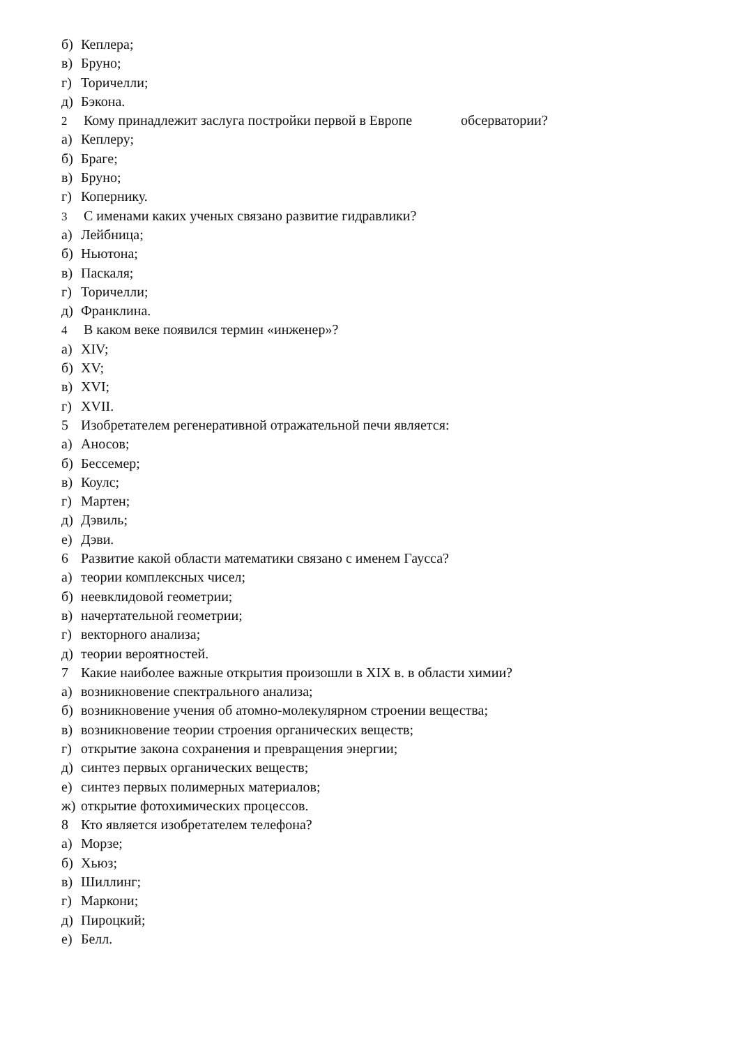б) Кеплера;
в) Бруно;
г) Торичелли;
д) Бэкона.
2 Кому принадлежит заслуга постройки первой в Европе обсерватории?
а) Кеплеру;
б) Браге;
в) Бруно;
г) Копернику.
3 С именами каких ученых связано развитие гидравлики?
а) Лейбница;
б) Ньютона;
в) Паскаля;
г) Торичелли;
д) Франклина.
4 В каком веке появился термин «инженер»?
а) XIV;
б) XV;
в) XVI;
г) XVII.
5 Изобретателем регенеративной отражательной печи является:
а) Аносов;
б) Бессемер;
в) Коулс;
г) Мартен;
д) Дэвиль;
е) Дэви.
6 Развитие какой области математики связано с именем Гаусса?
а) теории комплексных чисел;
б) неевклидовой геометрии;
в) начертательной геометрии;
г) векторного анализа;
д) теории вероятностей.
7 Какие наиболее важные открытия произошли в XIX в. в области химии?
а) возникновение спектрального анализа;
б) возникновение учения об атомно-молекулярном строении вещества;
в) возникновение теории строения органических веществ;
г) открытие закона сохранения и превращения энергии;
д) синтез первых органических веществ;
е) синтез первых полимерных материалов;
ж) открытие фотохимических процессов.
8 Кто является изобретателем телефона?
а) Морзе;
б) Хьюз;
в) Шиллинг;
г) Маркони;
д) Пироцкий;
е) Белл.